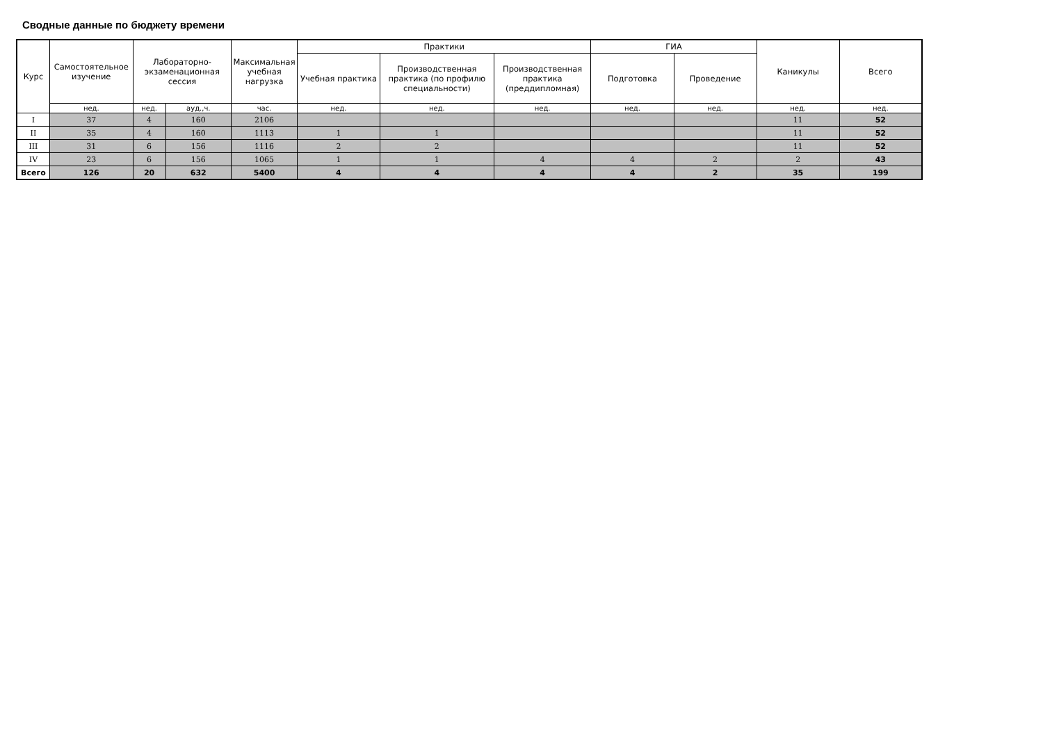Сводные данные по бюджету времени
| Курс | Самостоятельное изучение | Лабораторно-экзаменационная сессия | | Максимальная учебная нагрузка | Практики | | | ГИА | | Каникулы | Всего |
| --- | --- | --- | --- | --- | --- | --- | --- | --- | --- | --- | --- |
| | | | | | Учебная практика | Производственная практика (по профилю специальности) | Производственная практика (преддипломная) | Подготовка | Проведение | | |
| | нед. | нед. | ауд.,ч. | час. | нед. | нед. | нед. | нед. | нед. | нед. | нед. |
| I | 37 | 4 | 160 | 2106 | | | | | | 11 | 52 |
| II | 35 | 4 | 160 | 1113 | 1 | 1 | | | | 11 | 52 |
| III | 31 | 6 | 156 | 1116 | 2 | 2 | | | | 11 | 52 |
| IV | 23 | 6 | 156 | 1065 | 1 | 1 | 4 | 4 | 2 | 2 | 43 |
| Всего | 126 | 20 | 632 | 5400 | 4 | 4 | 4 | 4 | 2 | 35 | 199 |